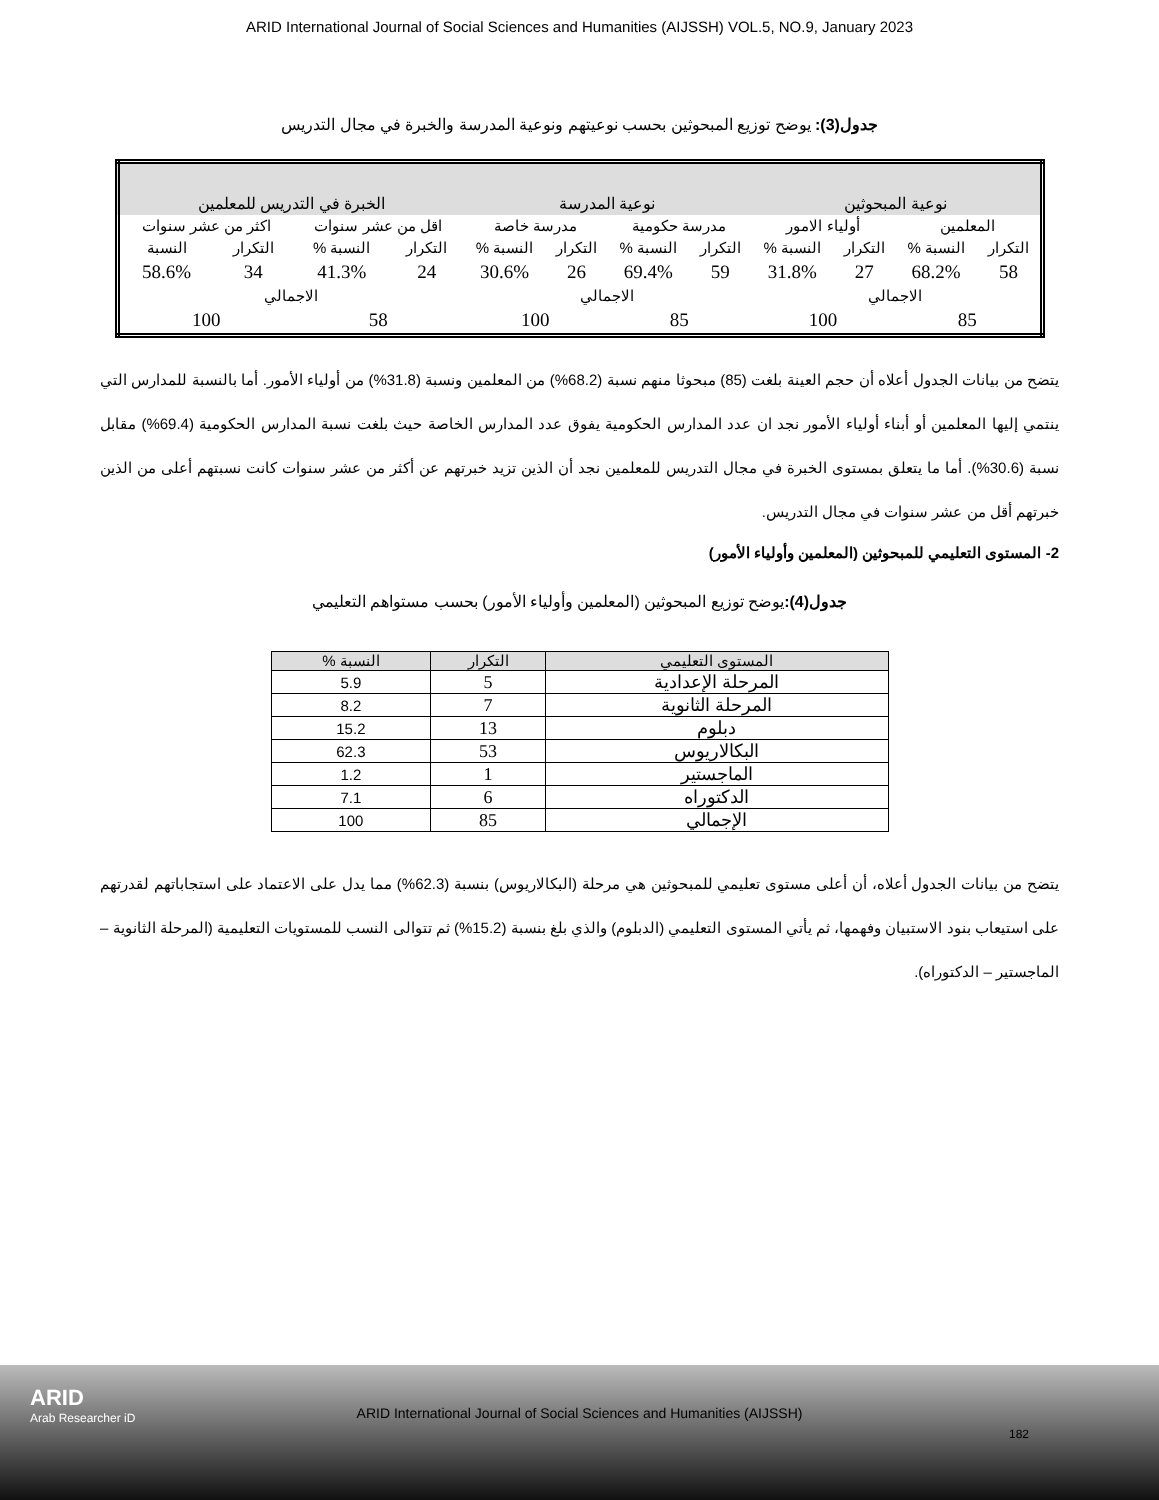ARID International Journal of Social Sciences and Humanities (AIJSSH) VOL.5, NO.9, January 2023
جدول(3): يوضح توزيع المبحوثين بحسب نوعيتهم ونوعية المدرسة والخبرة في مجال التدريس
| نوعية المبحوثين | | | | نوعية المدرسة | | | | الخبرة في التدريس للمعلمين | | | |
| المعلمين | | أولياء الامور | | مدرسة حكومية | | مدرسة خاصة | | اقل من عشر سنوات | | اكثر من عشر سنوات | |
| التكرار | النسبة % | التكرار | النسبة % | التكرار | النسبة % | التكرار | النسبة % | التكرار | النسبة % | التكرار | النسبة |
| 58 | 68.2% | 27 | 31.8% | 59 | 69.4% | 26 | 30.6% | 24 | 41.3% | 34 | 58.6% |
| الاجمالي | | | | الاجمالي | | | | الاجمالي | | | |
| 85 | | 100 | | 85 | | 100 | | 58 | | 100 | |
يتضح من بيانات الجدول أعلاه أن حجم العينة بلغت (85) مبحوثا منهم نسبة (68.2%) من المعلمين ونسبة (31.8%) من أولياء الأمور. أما بالنسبة للمدارس التي ينتمي إليها المعلمين أو أبناء أولياء الأمور نجد ان عدد المدارس الحكومية يفوق عدد المدارس الخاصة حيث بلغت نسبة المدارس الحكومية (69.4%) مقابل نسبة (30.6%). أما ما يتعلق بمستوى الخبرة في مجال التدريس للمعلمين نجد أن الذين تزيد خبرتهم عن أكثر من عشر سنوات كانت نسبتهم أعلى من الذين خبرتهم أقل من عشر سنوات في مجال التدريس.
2- المستوى التعليمي للمبحوثين (المعلمين وأولياء الأمور)
جدول(4): يوضح توزيع المبحوثين (المعلمين وأولياء الأمور) بحسب مستواهم التعليمي
| المستوى التعليمي | التكرار | النسبة % |
| --- | --- | --- |
| المرحلة الإعدادية | 5 | 5.9 |
| المرحلة الثانوية | 7 | 8.2 |
| دبلوم | 13 | 15.2 |
| البكالاريوس | 53 | 62.3 |
| الماجستير | 1 | 1.2 |
| الدكتوراه | 6 | 7.1 |
| الإجمالي | 85 | 100 |
يتضح من بيانات الجدول أعلاه، أن أعلى مستوى تعليمي للمبحوثين هي مرحلة (البكالاريوس) بنسبة (62.3%) مما يدل على الاعتماد على استجاباتهم لقدرتهم على استيعاب بنود الاستبيان وفهمها، ثم يأتي المستوى التعليمي (الدبلوم) والذي بلغ بنسبة (15.2%) ثم تتوالى النسب للمستويات التعليمية (المرحلة الثانوية – الماجستير – الدكتوراه).
ARID
Arab Researcher iD
ARID International Journal of Social Sciences and Humanities (AIJSSH)
182